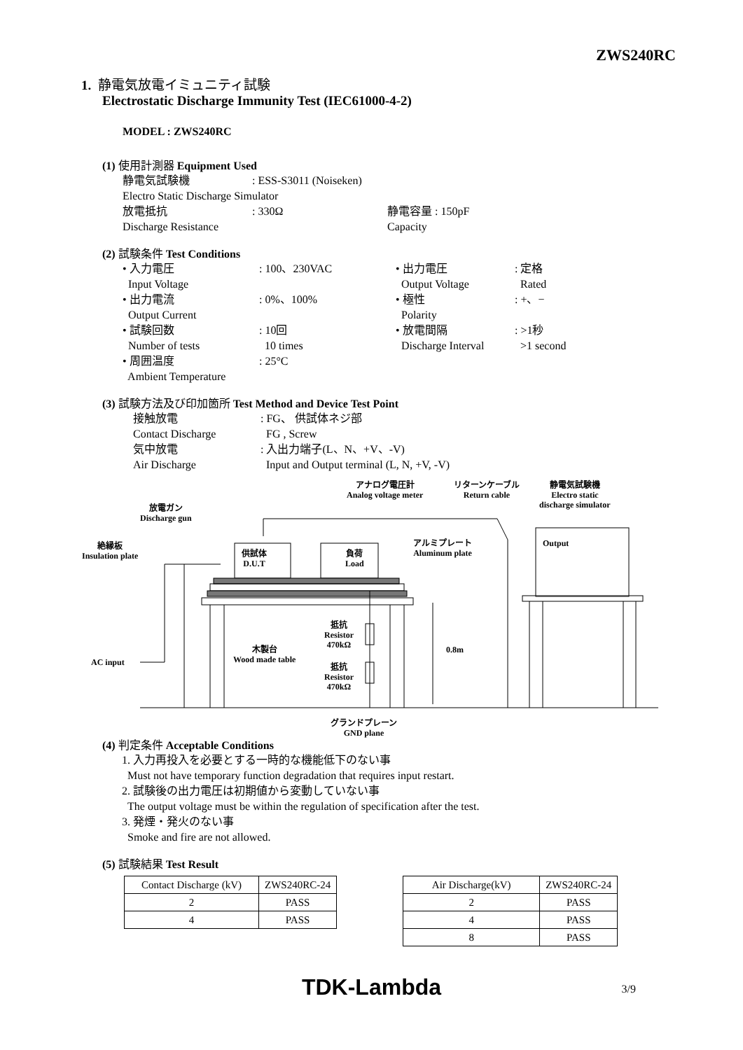ZWS240RC
1. 静電気放電イミュニティ試験
Electrostatic Discharge Immunity Test (IEC61000-4-2)
MODEL : ZWS240RC
(1) 使用計測器 Equipment Used
静電気試験機: ESS-S3011 (Noiseken)
Electro Static Discharge Simulator
放電抵抗: 330Ω 静電容量 : 150pF
Discharge Resistance Capacity
(2) 試験条件 Test Conditions
• 入力電圧: 100、230VAC • 出力電圧: 定格
Input Voltage Output Voltage Rated
• 出力電流: 0%、100% • 極性: +、−
Output Current Polarity
• 試験回数: 10回 • 放電間隔: >1秒
Number of tests 10 times Discharge Interval >1 second
• 周囲温度: 25°C
Ambient Temperature
(3) 試験方法及び印加箇所 Test Method and Device Test Point
接触放電: FG、 供試体ネジ部
Contact Discharge FG , Screw
気中放電: 入出力端子(L、N、+V、-V)
Air Discharge Input and Output terminal (L, N, +V, -V)
アナログ電圧計
Analog voltage meter
リターンケーブル
Return cable
静電気試験機
Electro static
discharge simulator
放電ガン
Discharge gun
アルミプレート
Aluminum plate
Output
絶縁板
Insulation plate
供試体
D.U.T
負荷
Load
抵抗
Resistor
470kΩ
0.8m
木製台
Wood made table
AC input
抵抗
Resistor
470kΩ
グランドプレーン
GND plane
(4) 判定条件 Acceptable Conditions
1. 入力再投入を必要とする一時的な機能低下のない事
Must not have temporary function degradation that requires input restart.
2. 試験後の出力電圧は初期値から変動していない事
The output voltage must be within the regulation of specification after the test.
3. 発煙・発火のない事
Smoke and fire are not allowed.
(5) 試験結果 Test Result
| Contact Discharge (kV) | ZWS240RC-24 |
| 2 | PASS |
| 4 | PASS |
| Air Discharge(kV) | ZWS240RC-24 |
| 2 | PASS |
| 4 | PASS |
| 8 | PASS |
TDK-Lambda 3/9